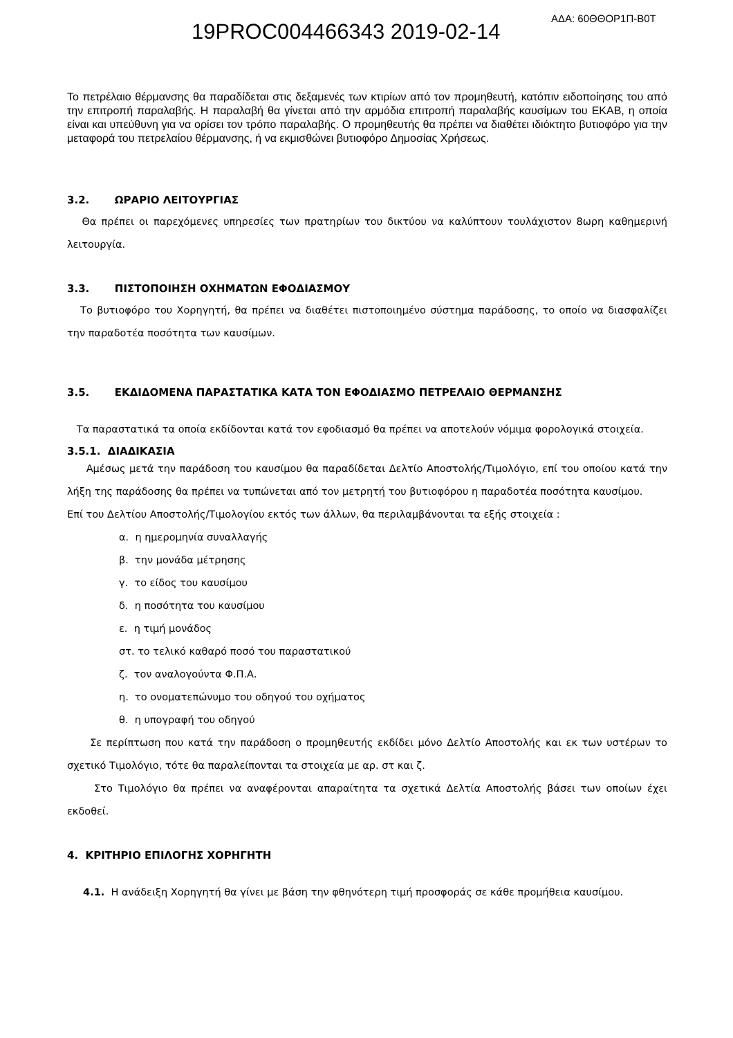19PROC004466343 2019-02-14
ΑΔΑ: 60ΘΘΟΡ1Π-Β0Τ
Το πετρέλαιο θέρμανσης θα παραδίδεται στις δεξαμενές των κτιρίων από τον προμηθευτή, κατόπιν ειδοποίησης του από την επιτροπή παραλαβής. Η παραλαβή θα γίνεται από την αρμόδια επιτροπή παραλαβής καυσίμων του ΕΚΑΒ, η οποία είναι και υπεύθυνη για να ορίσει τον τρόπο παραλαβής. Ο προμηθευτής θα πρέπει να διαθέτει ιδιόκτητο βυτιοφόρο για την μεταφορά του πετρελαίου θέρμανσης, ή να εκμισθώνει βυτιοφόρο Δημοσίας Χρήσεως.
3.2. ΩΡΑΡΙΟ ΛΕΙΤΟΥΡΓΙΑΣ
Θα πρέπει οι παρεχόμενες υπηρεσίες των πρατηρίων του δικτύου να καλύπτουν τουλάχιστον 8ωρη καθημερινή λειτουργία.
3.3. ΠΙΣΤΟΠΟΙΗΣΗ ΟΧΗΜΑΤΩΝ ΕΦΟΔΙΑΣΜΟΥ
Το βυτιοφόρο του Χορηγητή, θα πρέπει να διαθέτει πιστοποιημένο σύστημα παράδοσης, το οποίο να διασφαλίζει την παραδοτέα ποσότητα των καυσίμων.
3.5. ΕΚΔΙΔΟΜΕΝΑ ΠΑΡΑΣΤΑΤΙΚΑ ΚΑΤΑ ΤΟΝ ΕΦΟΔΙΑΣΜΟ ΠΕΤΡΕΛΑΙΟ ΘΕΡΜΑΝΣΗΣ
Τα παραστατικά τα οποία εκδίδονται κατά τον εφοδιασμό θα πρέπει να αποτελούν νόμιμα φορολογικά στοιχεία.
3.5.1. ΔΙΑΔΙΚΑΣΙΑ
Αμέσως μετά την παράδοση του καυσίμου θα παραδίδεται Δελτίο Αποστολής/Τιμολόγιο, επί του οποίου κατά την λήξη της παράδοσης θα πρέπει να τυπώνεται από τον μετρητή του βυτιοφόρου η παραδοτέα ποσότητα καυσίμου.
Επί του Δελτίου Αποστολής/Τιμολογίου εκτός των άλλων, θα περιλαμβάνονται τα εξής στοιχεία :
α. η ημερομηνία συναλλαγής
β. την μονάδα μέτρησης
γ. το είδος του καυσίμου
δ. η ποσότητα του καυσίμου
ε. η τιμή μονάδος
στ. το τελικό καθαρό ποσό του παραστατικού
ζ. τον αναλογούντα Φ.Π.Α.
η. το ονοματεπώνυμο του οδηγού του οχήματος
θ. η υπογραφή του οδηγού
Σε περίπτωση που κατά την παράδοση ο προμηθευτής εκδίδει μόνο Δελτίο Αποστολής και εκ των υστέρων το σχετικό Τιμολόγιο, τότε θα παραλείπονται τα στοιχεία με αρ. στ και ζ.
Στο Τιμολόγιο θα πρέπει να αναφέρονται απαραίτητα τα σχετικά Δελτία Αποστολής βάσει των οποίων έχει εκδοθεί.
4. ΚΡΙΤΗΡΙΟ ΕΠΙΛΟΓΗΣ ΧΟΡΗΓΗΤΗ
4.1. Η ανάδειξη Χορηγητή θα γίνει με βάση την φθηνότερη τιμή προσφοράς σε κάθε προμήθεια καυσίμου.